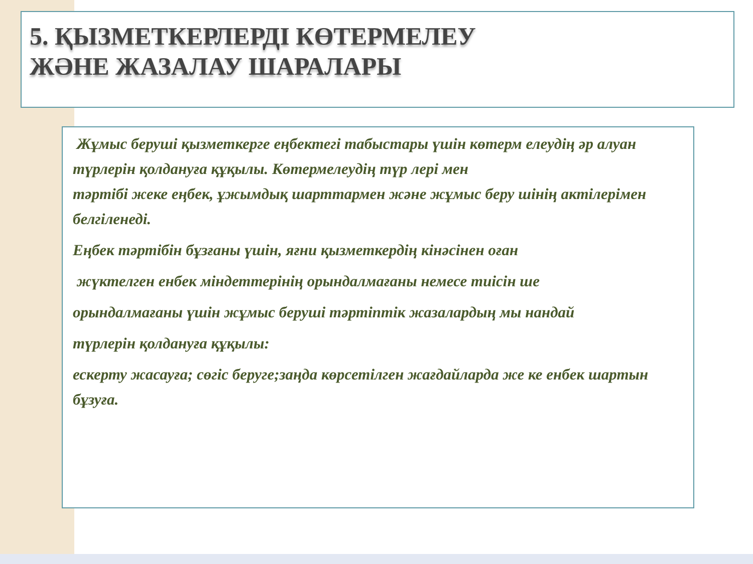5. ҚЫЗМЕТКЕРЛЕРДІ КӨТЕРМЕЛЕУ
ЖӘНЕ ЖАЗАЛАУ ШАРАЛАРЫ
Жұмыс беруші қызметкерге еңбектегі табыстары үшін көтерм елеудің әр алуан түрлерін қолдануға құқылы. Көтермелеудің түр лері мен
тәртібі жеке еңбек, ұжымдық шарттармен және жұмыс беру шінің актілерімен белгіленеді.
Еңбек тәртібін бұзғаны үшін, яғни қызметкердің кінәсінен оған
жүктелген енбек міндеттерінің орындалмағаны немесе тиісін ше
орындалмағаны үшін жұмыс беруші тәртіптік жазалардың мы нандай
түрлерін қолдануға құқылы:
ескерту жасауға; сөгіс беруге;заңда көрсетілген жағдайларда же ке енбек шартын бұзуға.